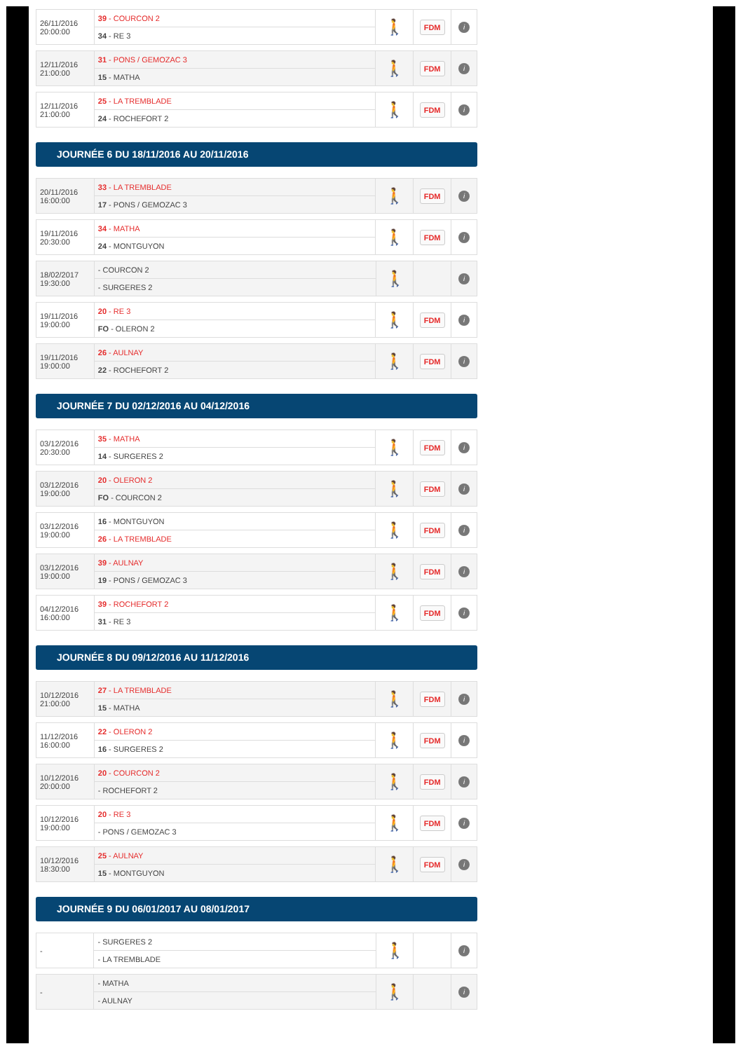| 26/11/2016 20:00:00 | 39 - COURCON 2 | 🚶 | FDM | i |
| | 34 - RE 3 | | | |
| 12/11/2016 21:00:00 | 31 - PONS / GEMOZAC 3 | 🚶 | FDM | i |
| | 15 - MATHA | | | |
| 12/11/2016 21:00:00 | 25 - LA TREMBLADE | 🚶 | FDM | i |
| | 24 - ROCHEFORT 2 | | | |
JOURNÉE 6 DU 18/11/2016 AU 20/11/2016
| 20/11/2016 16:00:00 | 33 - LA TREMBLADE | 🚶 | FDM | i |
| | 17 - PONS / GEMOZAC 3 | | | |
| 19/11/2016 20:30:00 | 34 - MATHA | 🚶 | FDM | i |
| | 24 - MONTGUYON | | | |
| 18/02/2017 19:30:00 | - COURCON 2 | 🚶 | | i |
| | - SURGERES 2 | | | |
| 19/11/2016 19:00:00 | 20 - RE 3 | 🚶 | FDM | i |
| | FO - OLERON 2 | | | |
| 19/11/2016 19:00:00 | 26 - AULNAY | 🚶 | FDM | i |
| | 22 - ROCHEFORT 2 | | | |
JOURNÉE 7 DU 02/12/2016 AU 04/12/2016
| 03/12/2016 20:30:00 | 35 - MATHA | 🚶 | FDM | i |
| | 14 - SURGERES 2 | | | |
| 03/12/2016 19:00:00 | 20 - OLERON 2 | 🚶 | FDM | i |
| | FO - COURCON 2 | | | |
| 03/12/2016 19:00:00 | 16 - MONTGUYON | 🚶 | FDM | i |
| | 26 - LA TREMBLADE | | | |
| 03/12/2016 19:00:00 | 39 - AULNAY | 🚶 | FDM | i |
| | 19 - PONS / GEMOZAC 3 | | | |
| 04/12/2016 16:00:00 | 39 - ROCHEFORT 2 | 🚶 | FDM | i |
| | 31 - RE 3 | | | |
JOURNÉE 8 DU 09/12/2016 AU 11/12/2016
| 10/12/2016 21:00:00 | 27 - LA TREMBLADE | 🚶 | FDM | i |
| | 15 - MATHA | | | |
| 11/12/2016 16:00:00 | 22 - OLERON 2 | 🚶 | FDM | i |
| | 16 - SURGERES 2 | | | |
| 10/12/2016 20:00:00 | 20 - COURCON 2 | 🚶 | FDM | i |
| | - ROCHEFORT 2 | | | |
| 10/12/2016 19:00:00 | 20 - RE 3 | 🚶 | FDM | i |
| | - PONS / GEMOZAC 3 | | | |
| 10/12/2016 18:30:00 | 25 - AULNAY | 🚶 | FDM | i |
| | 15 - MONTGUYON | | | |
JOURNÉE 9 DU 06/01/2017 AU 08/01/2017
| - | - SURGERES 2 | 🚶 | | i |
| | - LA TREMBLADE | | | |
| - | - MATHA | 🚶 | | i |
| | - AULNAY | | | |